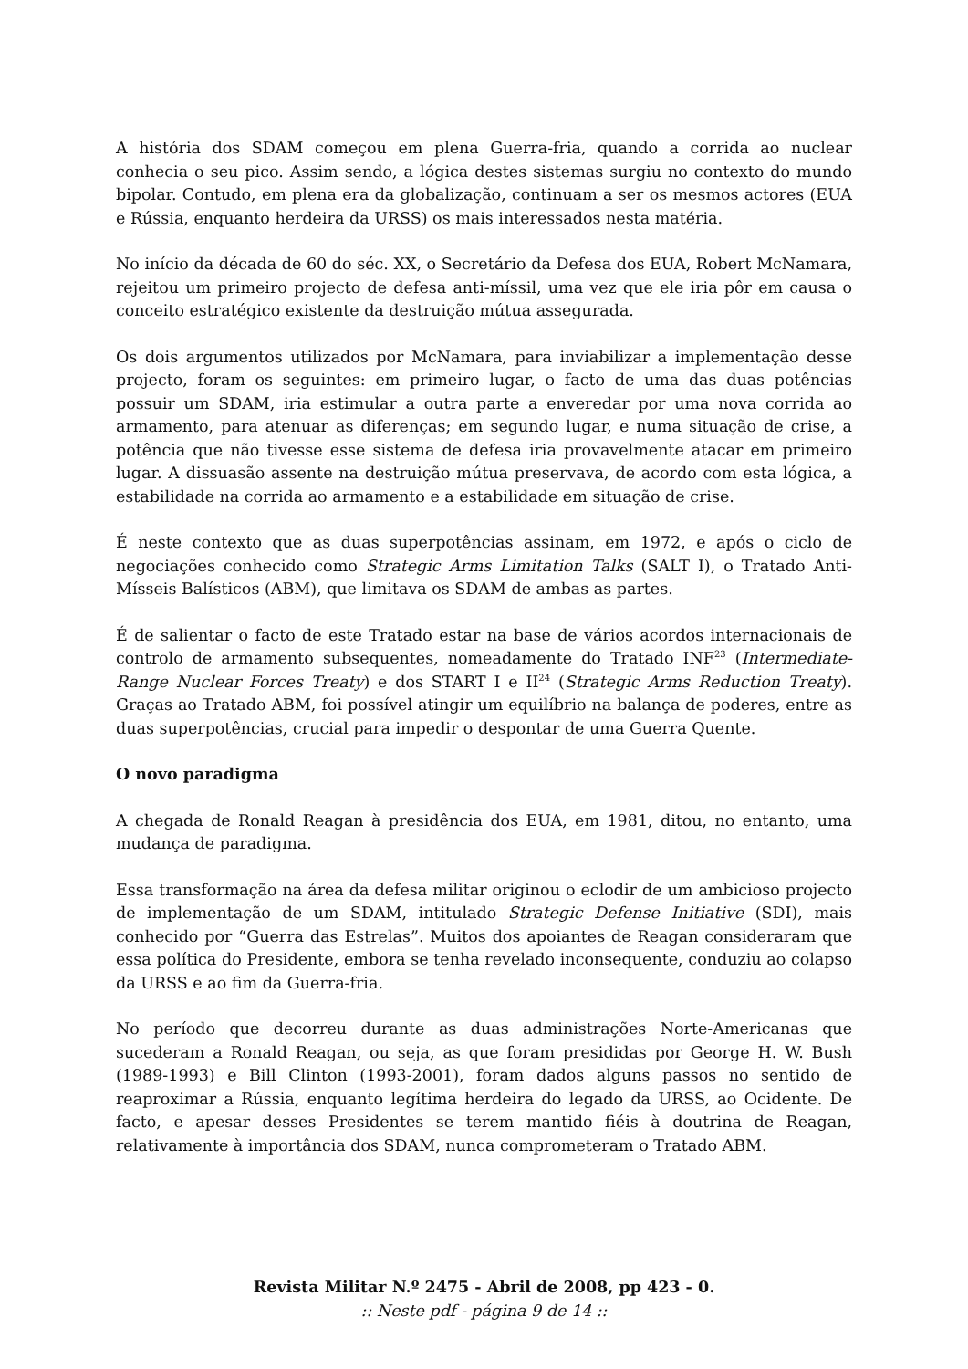A história dos SDAM começou em plena Guerra-fria, quando a corrida ao nuclear conhecia o seu pico. Assim sendo, a lógica destes sistemas surgiu no contexto do mundo bipolar. Contudo, em plena era da globalização, continuam a ser os mesmos actores (EUA e Rússia, enquanto herdeira da URSS) os mais interessados nesta matéria.
No início da década de 60 do séc. XX, o Secretário da Defesa dos EUA, Robert McNamara, rejeitou um primeiro projecto de defesa anti-míssil, uma vez que ele iria pôr em causa o conceito estratégico existente da destruição mútua assegurada.
Os dois argumentos utilizados por McNamara, para inviabilizar a implementação desse projecto, foram os seguintes: em primeiro lugar, o facto de uma das duas potências possuir um SDAM, iria estimular a outra parte a enveredar por uma nova corrida ao armamento, para atenuar as diferenças; em segundo lugar, e numa situação de crise, a potência que não tivesse esse sistema de defesa iria provavelmente atacar em primeiro lugar. A dissuasão assente na destruição mútua preservava, de acordo com esta lógica, a estabilidade na corrida ao armamento e a estabilidade em situação de crise.
É neste contexto que as duas superpotências assinam, em 1972, e após o ciclo de negociações conhecido como Strategic Arms Limitation Talks (SALT I), o Tratado Anti-Mísseis Balísticos (ABM), que limitava os SDAM de ambas as partes.
É de salientar o facto de este Tratado estar na base de vários acordos internacionais de controlo de armamento subsequentes, nomeadamente do Tratado INF<sup>23</sup> (Intermediate-Range Nuclear Forces Treaty) e dos START I e II<sup>24</sup> (Strategic Arms Reduction Treaty). Graças ao Tratado ABM, foi possível atingir um equilíbrio na balança de poderes, entre as duas superpotências, crucial para impedir o despontar de uma Guerra Quente.
O novo paradigma
A chegada de Ronald Reagan à presidência dos EUA, em 1981, ditou, no entanto, uma mudança de paradigma.
Essa transformação na área da defesa militar originou o eclodir de um ambicioso projecto de implementação de um SDAM, intitulado Strategic Defense Initiative (SDI), mais conhecido por “Guerra das Estrelas”. Muitos dos apoiantes de Reagan consideraram que essa política do Presidente, embora se tenha revelado inconsequente, conduziu ao colapso da URSS e ao fim da Guerra-fria.
No período que decorreu durante as duas administrações Norte-Americanas que sucederam a Ronald Reagan, ou seja, as que foram presididas por George H. W. Bush (1989-1993) e Bill Clinton (1993-2001), foram dados alguns passos no sentido de reaproximar a Rússia, enquanto legítima herdeira do legado da URSS, ao Ocidente. De facto, e apesar desses Presidentes se terem mantido fiéis à doutrina de Reagan, relativamente à importância dos SDAM, nunca comprometeram o Tratado ABM.
Revista Militar N.º 2475 - Abril de 2008, pp 423 - 0.:: Neste pdf - página 9 de 14 ::